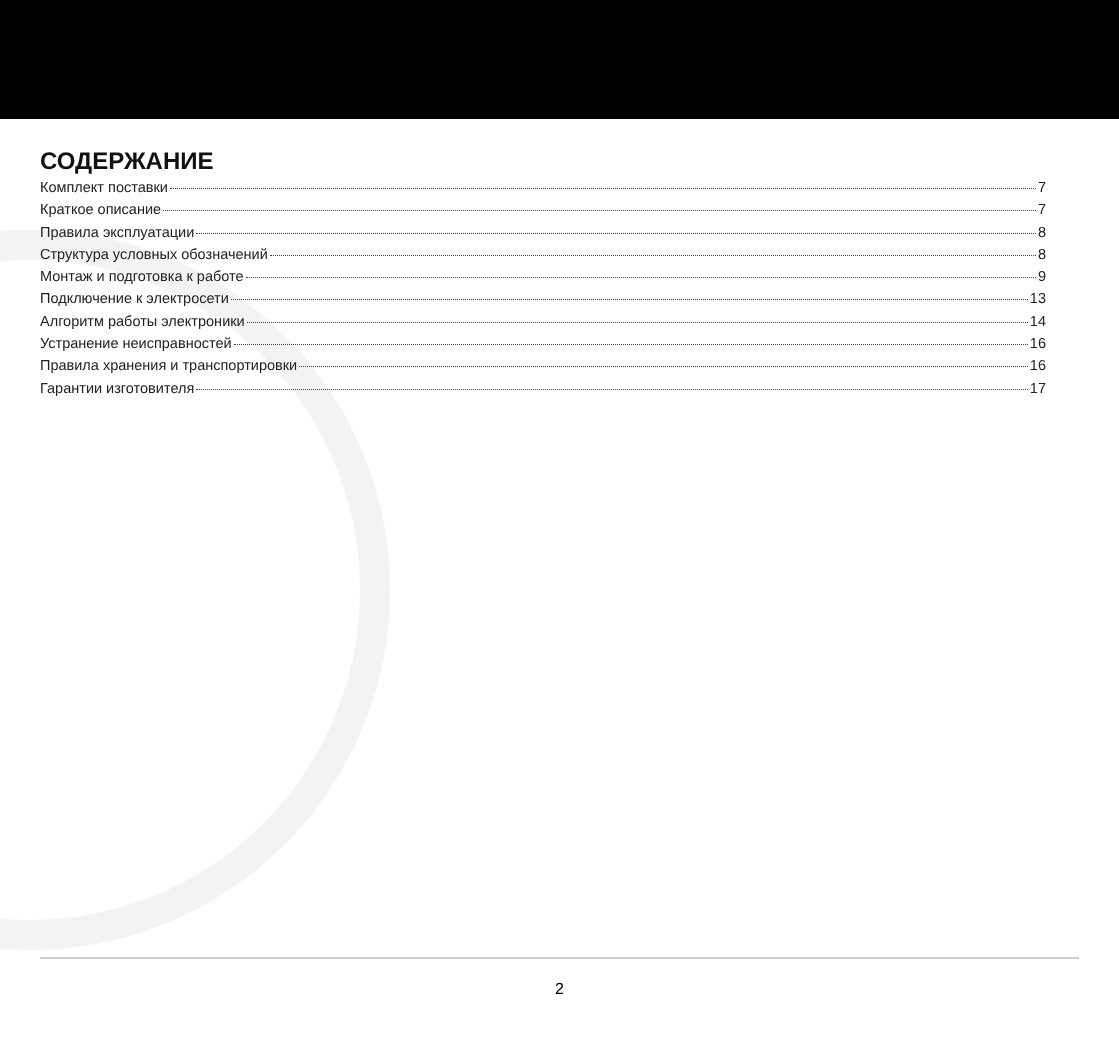СОДЕРЖАНИЕ
Комплект поставки 7
Краткое описание 7
Правила эксплуатации 8
Структура условных обозначений 8
Монтаж и подготовка к работе 9
Подключение к электросети 13
Алгоритм работы электроники 14
Устранение неисправностей 16
Правила хранения и транспортировки 16
Гарантии изготовителя 17
2